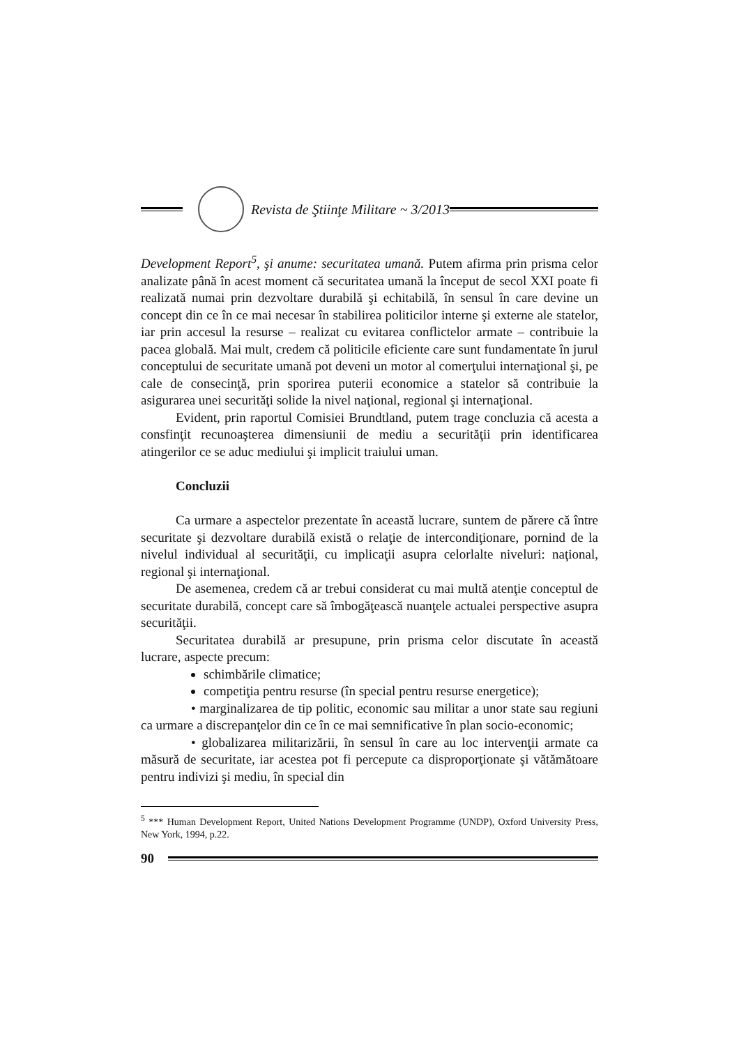Revista de Ştiinţe Militare ~ 3/2013
Development Report<sup>5</sup>, şi anume: securitatea umană. Putem afirma prin prisma celor analizate până în acest moment că securitatea umană la început de secol XXI poate fi realizată numai prin dezvoltare durabilă şi echitabilă, în sensul în care devine un concept din ce în ce mai necesar în stabilirea politicilor interne şi externe ale statelor, iar prin accesul la resurse – realizat cu evitarea conflictelor armate – contribuie la pacea globală. Mai mult, credem că politicile eficiente care sunt fundamentate în jurul conceptului de securitate umană pot deveni un motor al comerţului internaţional şi, pe cale de consecinţă, prin sporirea puterii economice a statelor să contribuie la asigurarea unei securităţi solide la nivel naţional, regional şi internaţional.
Evident, prin raportul Comisiei Brundtland, putem trage concluzia că acesta a consfinţit recunoaşterea dimensiunii de mediu a securităţii prin identificarea atingerilor ce se aduc mediului şi implicit traiului uman.
Concluzii
Ca urmare a aspectelor prezentate în această lucrare, suntem de părere că între securitate şi dezvoltare durabilă există o relaţie de intercondiţionare, pornind de la nivelul individual al securităţii, cu implicaţii asupra celorlalte niveluri: naţional, regional şi internaţional.
De asemenea, credem că ar trebui considerat cu mai multă atenţie conceptul de securitate durabilă, concept care să îmbogăţească nuanţele actualei perspective asupra securităţii.
Securitatea durabilă ar presupune, prin prisma celor discutate în această lucrare, aspecte precum:
schimbările climatice;
competiţia pentru resurse (în special pentru resurse energetice);
• marginalizarea de tip politic, economic sau militar a unor state sau regiuni ca urmare a discrepanţelor din ce în ce mai semnificative în plan socio-economic;
• globalizarea militarizării, în sensul în care au loc intervenţii armate ca măsură de securitate, iar acestea pot fi percepute ca disproporţionate şi vătămătoare pentru indivizi şi mediu, în special din
<sup>5</sup> *** Human Development Report, United Nations Development Programme (UNDP), Oxford University Press, New York, 1994, p.22.
90